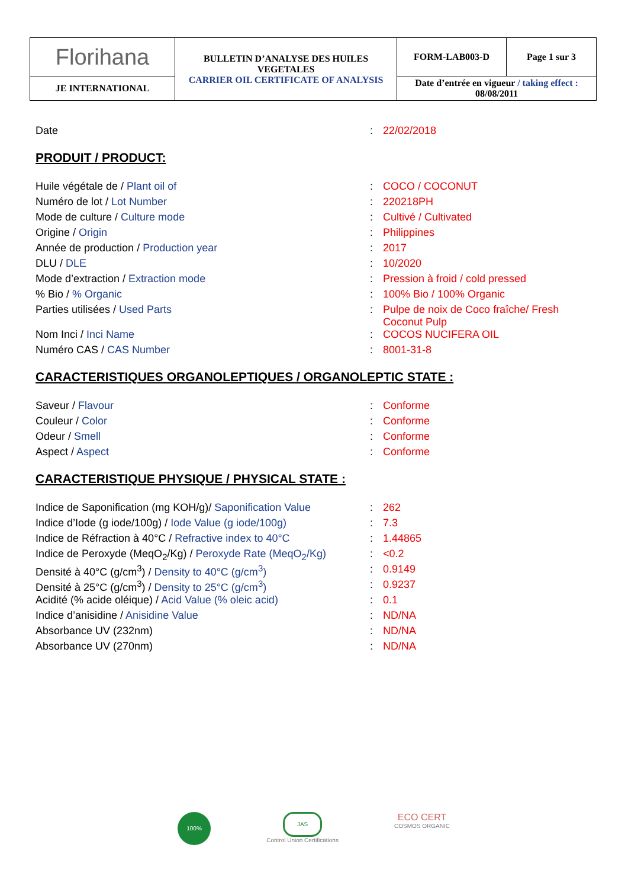| Florihana | BULLETIN D’ANALYSE DES HUILES VEGETALES CARRIER OIL CERTIFICATE OF ANALYSIS | FORM-LAB003-D | Page 1 sur 3 |
| JE INTERNATIONAL | | Date d’entrée en vigueur / taking effect : 08/08/2011 | |
| Date | : | 22/02/2018 |
PRODUIT / PRODUCT:
| Huile végétale de / Plant oil of | : | COCO / COCONUT |
| Numéro de lot / Lot Number | : | 220218PH |
| Mode de culture / Culture mode | : | Cultivé / Cultivated |
| Origine / Origin | : | Philippines |
| Année de production / Production year | : | 2017 |
| DLU / DLE | : | 10/2020 |
| Mode d’extraction / Extraction mode | : | Pression à froid / cold pressed |
| % Bio / % Organic | : | 100% Bio / 100% Organic |
| Parties utilisées / Used Parts | : | Pulpe de noix de Coco fraîche/ Fresh Coconut Pulp |
| Nom Inci / Inci Name | : | COCOS NUCIFERA OIL |
| Numéro CAS / CAS Number | : | 8001-31-8 |
CARACTERISTIQUES ORGANOLEPTIQUES / ORGANOLEPTIC STATE :
| Saveur / Flavour | : | Conforme |
| Couleur / Color | : | Conforme |
| Odeur / Smell | : | Conforme |
| Aspect / Aspect | : | Conforme |
CARACTERISTIQUE PHYSIQUE / PHYSICAL STATE :
| Indice de Saponification (mg KOH/g)/ Saponification Value | : | 262 |
| Indice d’Iode (g iode/100g) / Iode Value (g iode/100g) | : | 7.3 |
| Indice de Réfraction à 40°C / Refractive index to 40°C | : | 1.44865 |
| Indice de Peroxyde (MeqO<sub>2</sub>/Kg) / Peroxyde Rate (MeqO<sub>2</sub>/Kg) | : | <0.2 |
| Densité à 40°C (g/cm<sup>3</sup>) / Density to 40°C (g/cm<sup>3</sup>) | : | 0.9149 |
| Densité à 25°C (g/cm<sup>3</sup>) / Density to 25°C (g/cm<sup>3</sup>) | : | 0.9237 |
| Acidité (% acide oléique) / Acid Value (% oleic acid) | : | 0.1 |
| Indice d’anisidine / Anisidine Value | : | ND/NA |
| Absorbance UV (232nm) | : | ND/NA |
| Absorbance UV (270nm) | : | ND/NA |
100%
JAS
Control Union Certifications
ECO CERT
COSMOS ORGANIC